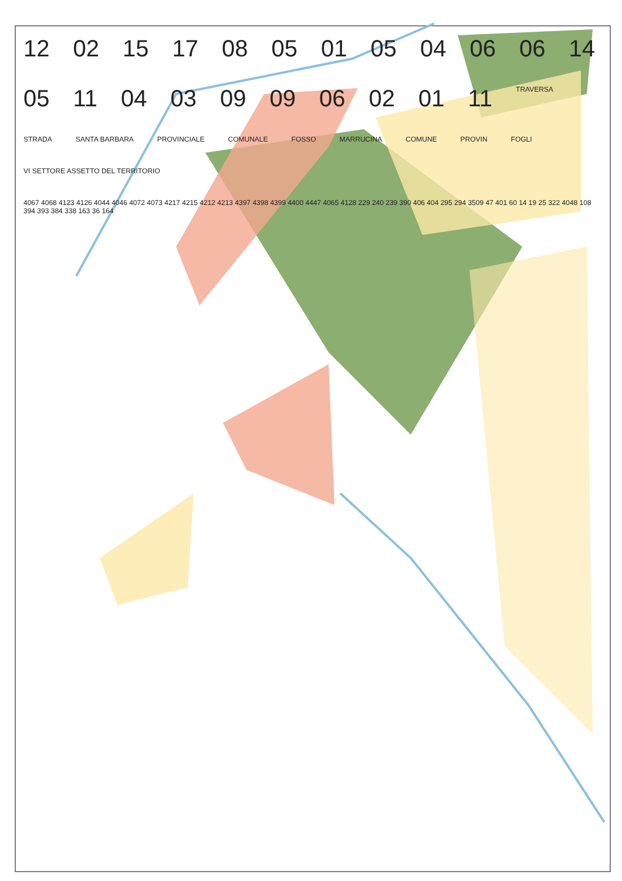12 02 15 17 08 05 01 05 04 06 06 14 05 11 04 03 09 09 06 02 01 11 TRAVERSA STRADA SANTA BARBARA PROVINCIALE COMUNALE FOSSO MARRUCINA COMUNE PROVIN FOGLI VI SETTORE ASSETTO DEL TERRITORIO 4067 4068 4123 4126 4044 4046 4072 4073 4217 4215 4212 4213 4397 4398 4399 4400 4447 4065 4128 229 240 239 390 406 404 295 294 3509 47 401 60 14 19 25 322 4048 108 394 393 384 338 163 36 164